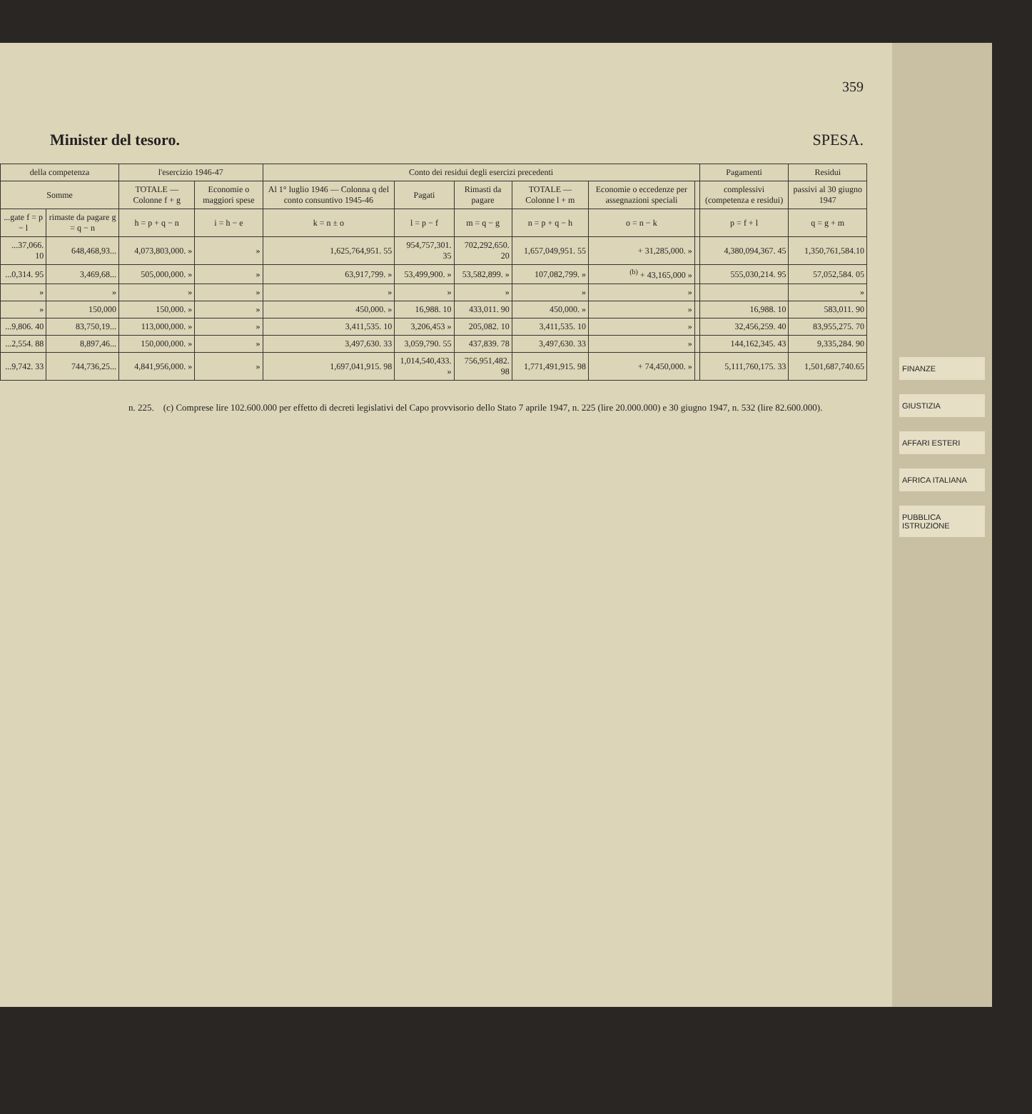359
Minister del tesoro. SPESA.
| della competenza | | l'esercizio 1946-47 | | Conto dei residui degli esercizi precedenti | | | | | | Pagamenti | Residui |
| --- | --- | --- | --- | --- | --- | --- | --- | --- | --- | --- | --- |
| Somme | | TOTALE — Colonne f + g | Economie o maggiori spese | Al 1° luglio 1946 — Colonna q del conto consuntivo 1945-46 | Pagati | Rimasti da pagare | TOTALE — Colonne l + m | Economie o eccedenze per assegnazioni speciali | | complessivi (competenza e residui) | passivi al 30 giugno 1947 |
| ...gate f = p − l | rimaste da pagare g = q − n | h = p + q − n | i = h − e | k = n ± o | l = p − f | m = q − g | n = p + q − h | o = n − k | | p = f + l | q = g + m |
| ...37,066. 10 | 648,468,93... | 4,073,803,000. » | » | 1,625,764,951. 55 | 954,757,301. 35 | 702,292,650. 20 | 1,657,049,951. 55 | + 31,285,000. » | | 4,380,094,367. 45 | 1,350,761,584.10 |
| ...0,314. 95 | 3,469,68... | 505,000,000. » | » | 63,917,799. » | 53,499,900. » | 53,582,899. » | 107,082,799. » | <sup>(b)</sup> + 43,165,000 » | | 555,030,214. 95 | 57,052,584. 05 |
| » | » | » | » | » | » | » | » | » | | | » |
| » | 150,000 | 150,000. » | » | 450,000. » | 16,988. 10 | 433,011. 90 | 450,000. » | » | | 16,988. 10 | 583,011. 90 |
| ...9,806. 40 | 83,750,19... | 113,000,000. » | » | 3,411,535. 10 | 3,206,453 » | 205,082. 10 | 3,411,535. 10 | » | | 32,456,259. 40 | 83,955,275. 70 |
| ...2,554. 88 | 8,897,46... | 150,000,000. » | » | 3,497,630. 33 | 3,059,790. 55 | 437,839. 78 | 3,497,630. 33 | » | | 144,162,345. 43 | 9,335,284. 90 |
| ...9,742. 33 | 744,736,25... | 4,841,956,000. » | » | 1,697,041,915. 98 | 1,014,540,433. » | 756,951,482. 98 | 1,771,491,915. 98 | + 74,450,000. » | | 5,111,760,175. 33 | 1,501,687,740.65 |
n. 225. (c) Comprese lire 102.600.000 per effetto di decreti legislativi del Capo provvisorio dello Stato 7 aprile 1947, n. 225 (lire 20.000.000) e 30 giugno 1947, n. 532 (lire 82.600.000).
FINANZE
GIUSTIZIA
AFFARI ESTERI
AFRICA ITALIANA
PUBBLICA ISTRUZIONE